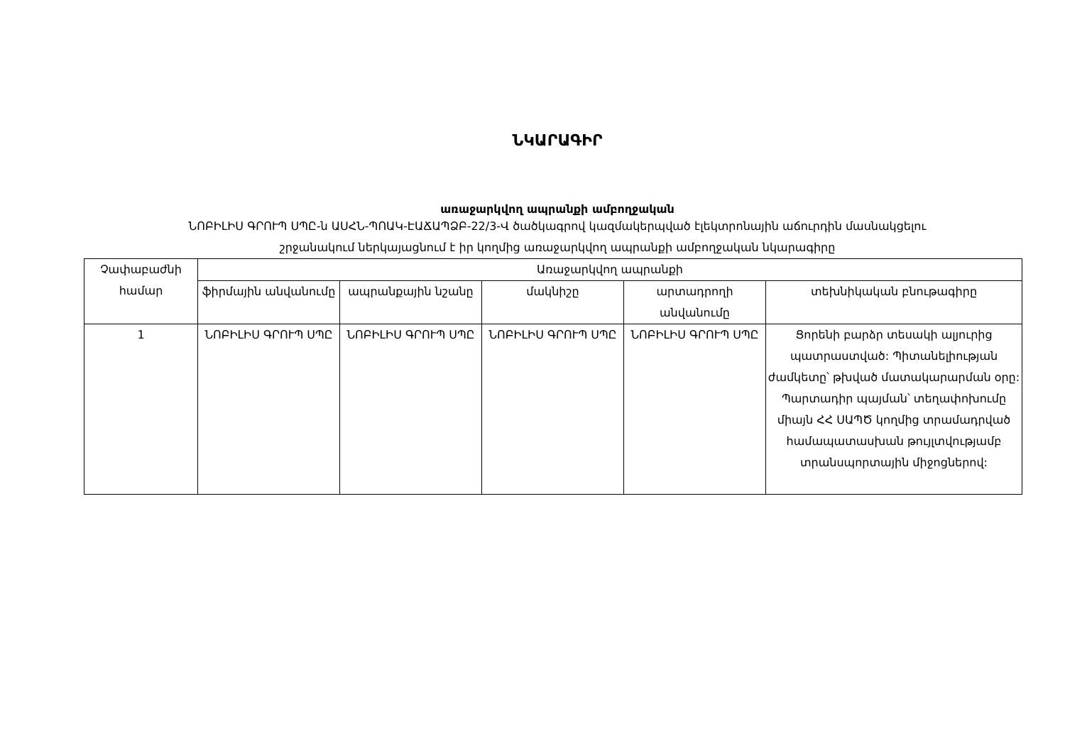ՆԿԱՐԱԳԻՐ
առաջարկվող ապրանքի ամբողջական
ՆՈԲԻԼԻՍ ԳՐՈՒՊ ՍՊԸ-ն ԱՍՀՆ-ՊՈԱԿ-ԷԱՃԱՊՁԲ-22/3-Վ ծածկագրով կազմակերպված էլեկտրոնային աճուրդին մասնակցելու
շրջանակում ներկայացնում է իր կողմից առաջարկվող ապրանքի ամբողջական նկարագիրը
| Չափաբաժնի համար | Առաջարկվող ապրանքի | | | | |
| --- | --- | --- | --- | --- | --- |
| | ֆիրմային անվանումը | ապրանքային նշանը | մակնիշը | արտադրողի անվանումը | տեխնիկական բնութագիրը |
| 1 | ՆՈԲԻԼԻՍ ԳՐՈՒՊ ՍՊԸ | ՆՈԲԻԼԻՍ ԳՐՈՒՊ ՍՊԸ | ՆՈԲԻԼԻՍ ԳՐՈՒՊ ՍՊԸ | ՆՈԲԻԼԻՍ ԳՐՈՒՊ ՍՊԸ | Ցորենի բարձր տեսակի ալյուրից պատրաստված: Պիտանելիության ժամկետը՝ թխված մատակարարման օրը: Պարտադիր պայման՝ տեղափոխումը միայն ՀՀ ՍԱՊԾ կողմից տրամադրված համապատասխան թույլտվությամբ տրանսպորտային միջոցներով: |